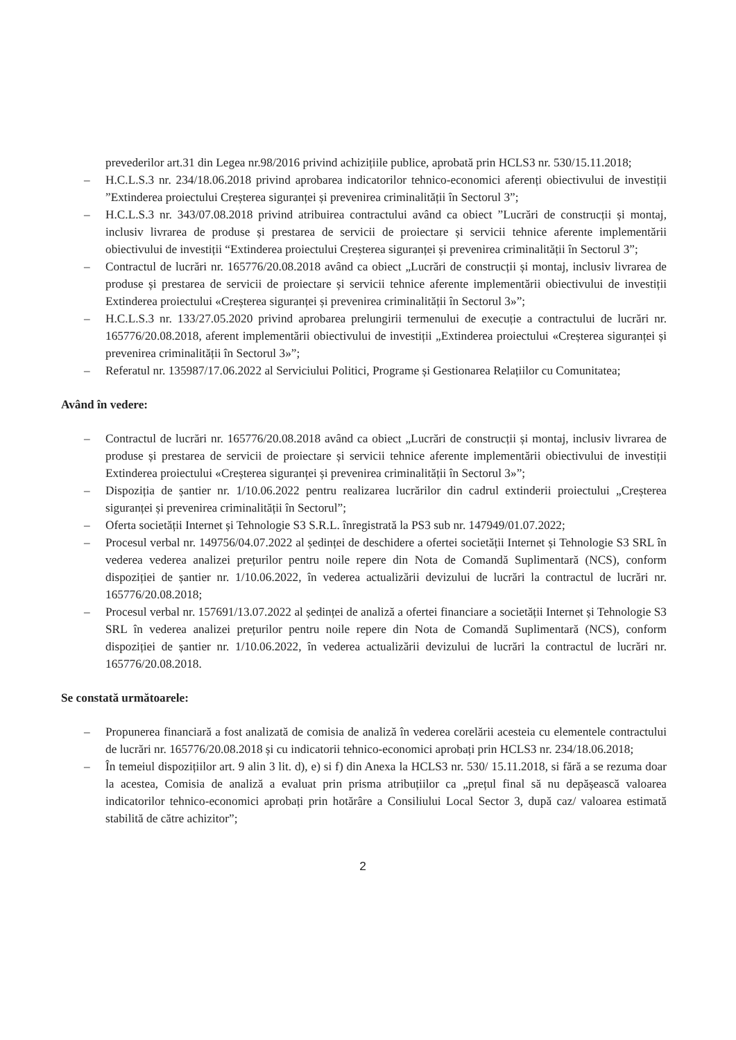prevederilor art.31 din Legea nr.98/2016 privind achizițiile publice, aprobată prin HCLS3 nr. 530/15.11.2018;
– H.C.L.S.3 nr. 234/18.06.2018 privind aprobarea indicatorilor tehnico-economici aferenți obiectivului de investiții ”Extinderea proiectului Creșterea siguranței și prevenirea criminalității în Sectorul 3”;
– H.C.L.S.3 nr. 343/07.08.2018 privind atribuirea contractului având ca obiect ”Lucrări de construcții și montaj, inclusiv livrarea de produse și prestarea de servicii de proiectare și servicii tehnice aferente implementării obiectivului de investiții “Extinderea proiectului Creșterea siguranței și prevenirea criminalității în Sectorul 3”;
– Contractul de lucrări nr. 165776/20.08.2018 având ca obiect „Lucrări de construcții și montaj, inclusiv livrarea de produse și prestarea de servicii de proiectare și servicii tehnice aferente implementării obiectivului de investiții Extinderea proiectului «Creșterea siguranței și prevenirea criminalității în Sectorul 3»”;
– H.C.L.S.3 nr. 133/27.05.2020 privind aprobarea prelungirii termenului de execuție a contractului de lucrări nr. 165776/20.08.2018, aferent implementării obiectivului de investiții „Extinderea proiectului «Creșterea siguranței și prevenirea criminalității în Sectorul 3»”;
– Referatul nr. 135987/17.06.2022 al Serviciului Politici, Programe și Gestionarea Relațiilor cu Comunitatea;
Având în vedere:
– Contractul de lucrări nr. 165776/20.08.2018 având ca obiect „Lucrări de construcții și montaj, inclusiv livrarea de produse și prestarea de servicii de proiectare și servicii tehnice aferente implementării obiectivului de investiții Extinderea proiectului «Creșterea siguranței și prevenirea criminalității în Sectorul 3»”;
– Dispoziția de șantier nr. 1/10.06.2022 pentru realizarea lucrărilor din cadrul extinderii proiectului „Creșterea siguranței și prevenirea criminalității în Sectorul”;
– Oferta societății Internet și Tehnologie S3 S.R.L. înregistrată la PS3 sub nr. 147949/01.07.2022;
– Procesul verbal nr. 149756/04.07.2022 al ședinței de deschidere a ofertei societății Internet și Tehnologie S3 SRL în vederea vederea analizei prețurilor pentru noile repere din Nota de Comandă Suplimentară (NCS), conform dispoziției de șantier nr. 1/10.06.2022, în vederea actualizării devizului de lucrări la contractul de lucrări nr. 165776/20.08.2018;
– Procesul verbal nr. 157691/13.07.2022 al ședinței de analiză a ofertei financiare a societății Internet și Tehnologie S3 SRL în vederea analizei prețurilor pentru noile repere din Nota de Comandă Suplimentară (NCS), conform dispoziției de șantier nr. 1/10.06.2022, în vederea actualizării devizului de lucrări la contractul de lucrări nr. 165776/20.08.2018.
Se constată următoarele:
– Propunerea financiară a fost analizată de comisia de analiză în vederea corelării acesteia cu elementele contractului de lucrări nr. 165776/20.08.2018 și cu indicatorii tehnico-economici aprobați prin HCLS3 nr. 234/18.06.2018;
– În temeiul dispozițiilor art. 9 alin 3 lit. d), e) si f) din Anexa la HCLS3 nr. 530/ 15.11.2018, si fără a se rezuma doar la acestea, Comisia de analiză a evaluat prin prisma atribuțiilor ca „prețul final să nu depășească valoarea indicatorilor tehnico-economici aprobați prin hotărâre a Consiliului Local Sector 3, după caz/ valoarea estimată stabilită de către achizitor”;
2